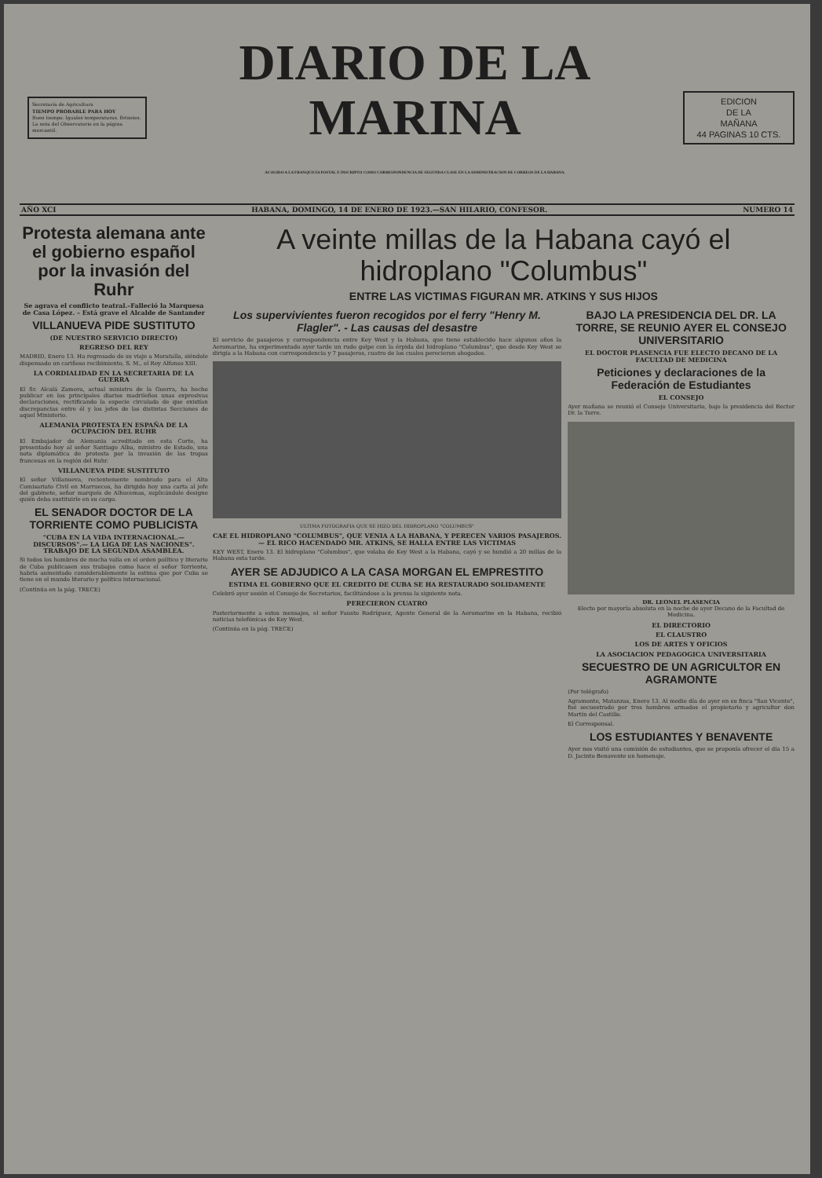Secretaría de Agricultura
TIEMPO PROBABLE PARA HOY
Buen tiempo. Iguales temperaturas. Brisotes.
La nota del Observatorio en la página mercantil.
DIARIO DE LA MARINA
ACOGIDO A LA FRANQUICIA POSTAL E INSCRIPTO COMO CORRESPONDENCIA DE SEGUNDA CLASE EN LA ADMINISTRACION DE CORREOS DE LA HABANA.
EDICION
DE LA
MAÑANA
44 PAGINAS 10 CTS.
AÑO XCI HABANA, DOMINGO, 14 DE ENERO DE 1923.—SAN HILARIO, CONFESOR. NUMERO 14
Protesta alemana ante el gobierno español por la invasión del Ruhr
Se agrava el conflicto teatral.–Falleció la Marquesa de Casa López. – Está grave el Alcalde de Santander
VILLANUEVA PIDE SUSTITUTO
(DE NUESTRO SERVICIO DIRECTO)
REGRESO DEL REY
MADRID, Enero 13. Ha regresado de su viaje a Moratalla, siéndole dispensado un cariñoso recibimiento, S. M., el Rey Alfonso XIII.
LA CORDIALIDAD EN LA SECRETARIA DE LA GUERRA
El Sr. Alcalá Zamora, actual ministro de la Guerra, ha hecho publicar en los principales diarios madrileños unas expresivas declaraciones, rectificando la especie circulada de que existían discrepancias entre él y los jefes de las distintas Secciones de aquel Ministerio.
ALEMANIA PROTESTA EN ESPAÑA DE LA OCUPACION DEL RUHR
El Embajador de Alemania acreditado en esta Corte, ha presentado hoy al señor Santiago Alba, ministro de Estado, una nota diplomática de protesta por la invasión de las tropas francesas en la región del Ruhr.
VILLANUEVA PIDE SUSTITUTO
El señor Villanueva, recientemente nombrado para el Alto Comisariato Civil en Marruecos, ha dirigido hoy una carta al jefe del gabinete, señor marqués de Alhucemas, suplicándole designe quién deba sustituirle en su cargo.
EL SENADOR DOCTOR DE LA TORRIENTE COMO PUBLICISTA
"CUBA EN LA VIDA INTERNACIONAL.—DISCURSOS".— LA LIGA DE LAS NACIONES". TRABAJO DE LA SEGUNDA ASAMBLEA.
Si todos los hombres de mucha valía en el orden político y literario de Cuba publicasen sus trabajos como hace el señor Torriente, habría aumentado considerablemente la estima que por Cuba se tiene en el mundo literario y político internacional.
(Continúa en la pág. TRECE)
A veinte millas de la Habana cayó el hidroplano "Columbus"
ENTRE LAS VICTIMAS FIGURAN MR. ATKINS Y SUS HIJOS
Los supervivientes fueron recogidos por el ferry "Henry M. Flagler". - Las causas del desastre
El servicio de pasajeros y correspondencia entre Key West y la Habana, que tiene establecido hace algunos años la Aeromarine, ha experimentado ayer tarde un rudo golpe con la érpida del hidroplano "Columbus", que desde Key West se dirigía a la Habana con correspondencia y 7 pasajeros, cuatro de los cuales perecieron ahogados.
ULTIMA FOTOGRAFIA QUE SE HIZO DEL HIDROPLANO "COLUMBUS"
CAE EL HIDROPLANO "COLUMBUS", QUE VENIA A LA HABANA, Y PERECEN VARIOS PASAJEROS. — EL RICO HACENDADO MR. ATKINS, SE HALLA ENTRE LAS VICTIMAS
KEY WEST, Enero 13. El hidroplano "Columbus", que volaba de Key West a la Habana, cayó y se hundió a 20 millas de la Habana esta tarde.
AYER SE ADJUDICO A LA CASA MORGAN EL EMPRESTITO
ESTIMA EL GOBIERNO QUE EL CREDITO DE CUBA SE HA RESTAURADO SOLIDAMENTE
Celebró ayer sesión el Consejo de Secretarios, facilitándose a la prensa la siguiente nota.
PERECIERON CUATRO
Posteriormente a estos mensajes, el señor Fausto Rodríguez, Agente General de la Aeromarine en la Habana, recibió noticias telefónicas de Key West.
(Continúa en la pág. TRECE)
BAJO LA PRESIDENCIA DEL DR. LA TORRE, SE REUNIO AYER EL CONSEJO UNIVERSITARIO
EL DOCTOR PLASENCIA FUE ELECTO DECANO DE LA FACULTAD DE MEDICINA
Peticiones y declaraciones de la Federación de Estudiantes
EL CONSEJO
Ayer mañana se reunió el Consejo Universitario, bajo la presidencia del Rector Dr. la Torre.
DR. LEONEL PLASENCIA
Electo por mayoría absoluta en la noche de ayer Decano de la Facultad de Medicina.
EL DIRECTORIO
EL CLAUSTRO
LOS DE ARTES Y OFICIOS
LA ASOCIACION PEDAGOGICA UNIVERSITARIA
SECUESTRO DE UN AGRICULTOR EN AGRAMONTE
(Por telégrafo)
Agramonte, Matanzas, Enero 13. Al medio día de ayer en su finca "San Vicente", fué secuestrado por tres hombres armados el propietario y agricultor don Martín del Castillo.
El Corresponsal.
LOS ESTUDIANTES Y BENAVENTE
Ayer nos visitó una comisión de estudiantes, que se proponía ofrecer el día 15 a D. Jacinto Benavente un homenaje.